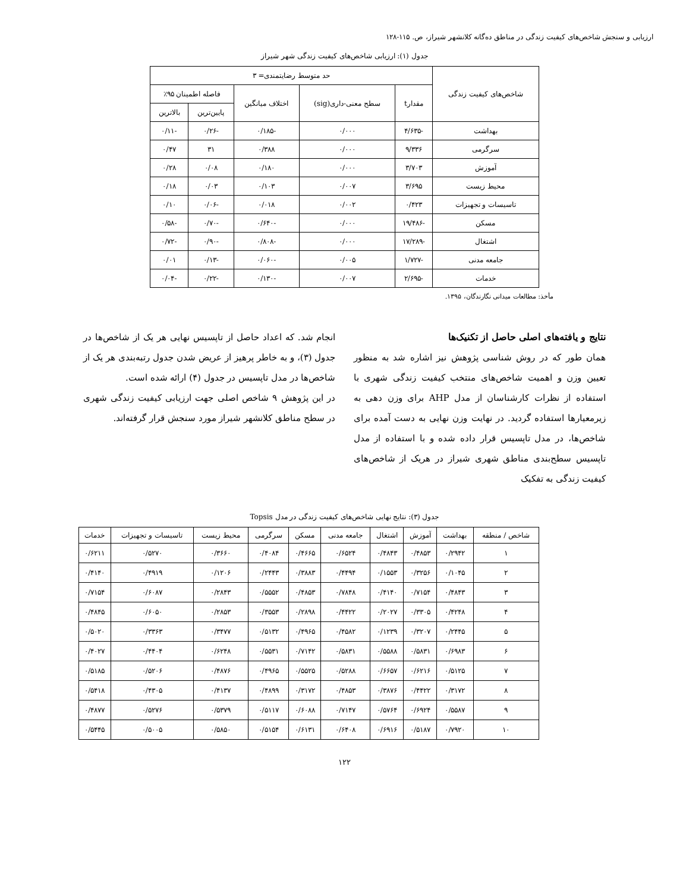ارزیابی و سنجش شاخص‌های کیفیت زندگی در مناطق ده‌گانه کلانشهر شیراز، ص. ۱۱۵-۱۲۸
جدول (۱): ارزیابی شاخص‌های کیفیت زندگی شهر شیراز
| شاخص‌های کیفیت زندگی | حد متوسط رضایتمندی= ۳ | | | | |
| --- | --- | --- | --- | --- | --- |
| | مقدارt | سطح معنی-داری(sig) | اختلاف میانگین | فاصله اطمینان ۹۵٪ | |
| | | | | پایین‌ترین | بالاترین |
| بهداشت | -۴/۶۳۵ | ۰/۰۰۰ | -۰/۱۸۵ | -۰/۲۶ | -۰/۱۱ |
| سرگرمی | ۹/۳۳۶ | ۰/۰۰۰ | ۰/۳۸۸ | ۳۱ | ۰/۴۷ |
| آموزش | ۳/۷۰۳ | ۰/۰۰۰ | ۰/۱۸۰ | ۰/۰۸ | ۰/۲۸ |
| محیط زیست | ۳/۶۹۵ | ۰/۰۰۷ | ۰/۱۰۳ | ۰/۰۳ | ۰/۱۸ |
| تاسیسات و تجهیزات | ۰/۴۲۳ | ۰/۰۰۲ | ۰/۰۱۸ | -۰/۰۶ | ۰/۱۰ |
| مسکن | -۱۹/۴۸۶ | ۰/۰۰۰ | -۰/۶۴۰ | -۰/۷۰ | -۰/۵۸ |
| اشتغال | -۱۷/۲۸۹ | ۰/۰۰۰ | -۰/۸۰۸ | -۰/۹۰ | -۰/۷۲ |
| جامعه مدنی | -۱/۷۲۷ | ۰/۰۰۵ | -۰/۰۶۰ | -۰/۱۳ | ۰/۰۱ |
| خدمات | -۲/۶۹۵ | ۰/۰۰۷ | -۰/۱۳۰ | -۰/۲۲ | -۰/۰۴ |
مأخذ: مطالعات میدانی نگارندگان، ۱۳۹۵.
نتایج و یافته‌های اصلی حاصل از تکنیک‌ها
همان طور که در روش شناسی پژوهش نیز اشاره شد به منظور تعیین وزن و اهمیت شاخص‌های منتخب کیفیت زندگی شهری با استفاده از نظرات کارشناسان از مدل AHP برای وزن دهی به زیرمعیارها استفاده گردید. در نهایت وزن نهایی به دست آمده برای شاخص‌ها، در مدل تاپسیس قرار داده شده و با استفاده از مدل تاپسیس سطح‌بندی مناطق شهری شیراز در هریک از شاخص‌های کیفیت زندگی به تفکیک
انجام شد. که اعداد حاصل از تاپسیس نهایی هر یک از شاخص‌ها در جدول (۳)، و به خاطر پرهیز از عریض شدن جدول رتبه‌بندی هر یک از شاخص‌ها در مدل تاپسیس در جدول (۴) ارائه شده است.
در این پژوهش ۹ شاخص اصلی جهت ارزیابی کیفیت زندگی شهری در سطح مناطق کلانشهر شیراز مورد سنجش قرار گرفته‌اند.
جدول (۳): نتایج نهایی شاخص‌های کیفیت زندگی در مدل Topsis
| شاخص / منطقه | بهداشت | آموزش | اشتغال | جامعه مدنی | مسکن | سرگرمی | محیط زیست | تاسیسات و تجهیزات | خدمات |
| --- | --- | --- | --- | --- | --- | --- | --- | --- | --- |
| ۱ | ۰/۲۹۴۲ | ۰/۴۸۵۳ | ۰/۴۸۴۳ | ۰/۶۵۲۴ | ۰/۴۶۶۵ | ۰/۴۰۸۴ | ۰/۳۶۶۰ | ۰/۵۲۷۰ | ۰/۶۲۱۱ |
| ۲ | ۰/۱۰۴۵ | ۰/۳۲۵۶ | ۰/۱۵۵۳ | ۰/۴۴۹۴ | ۰/۳۸۸۳ | ۰/۲۴۴۳ | ۰/۱۲۰۶ | ۰/۴۹۱۹ | ۰/۴۱۴۰ |
| ۳ | ۰/۴۸۴۳ | ۰/۷۱۵۴ | ۰/۴۱۴۰ | ۰/۷۸۴۸ | ۰/۴۸۵۳ | ۰/۵۵۵۲ | ۰/۲۸۴۳ | ۰/۶۰۸۷ | ۰/۷۱۵۴ |
| ۴ | ۰/۴۲۴۸ | ۰/۳۳۰۵ | ۰/۲۰۲۷ | ۰/۴۴۲۲ | ۰/۲۸۹۸ | ۰/۳۵۵۳ | ۰/۲۸۵۳ | ۰/۶۰۵۰ | ۰/۴۸۴۵ |
| ۵ | ۰/۲۴۴۵ | ۰/۳۲۰۷ | ۰/۱۲۳۹ | ۰/۴۵۸۲ | ۰/۴۹۶۵ | ۰/۵۱۳۲ | ۰/۳۴۷۷ | ۰/۳۳۶۳ | ۰/۵۰۲۰ |
| ۶ | ۰/۶۹۸۳ | ۰/۵۸۳۱ | ۰/۵۵۸۸ | ۰/۵۸۳۱ | ۰/۷۱۴۲ | ۰/۵۵۳۱ | ۰/۶۲۴۸ | ۰/۴۴۰۴ | ۰/۴۰۲۷ |
| ۷ | ۰/۵۱۲۵ | ۰/۶۲۱۶ | ۰/۶۶۵۷ | ۰/۵۲۸۸ | ۰/۵۵۲۵ | ۰/۴۹۶۵ | ۰/۴۸۷۶ | ۰/۵۲۰۶ | ۰/۵۱۸۵ |
| ۸ | ۰/۳۱۷۲ | ۰/۴۴۲۲ | ۰/۳۸۷۶ | ۰/۴۸۵۳ | ۰/۳۱۷۲ | ۰/۴۸۹۹ | ۰/۴۱۳۷ | ۰/۴۳۰۵ | ۰/۵۴۱۸ |
| ۹ | ۰/۵۵۸۷ | ۰/۶۹۲۴ | ۰/۵۷۶۴ | ۰/۷۱۴۷ | ۰/۶۰۸۸ | ۰/۵۱۱۷ | ۰/۵۳۷۹ | ۰/۵۲۷۶ | ۰/۴۸۷۷ |
| ۱۰ | ۰/۷۹۲۰ | ۰/۵۱۸۷ | ۰/۶۹۱۶ | ۰/۶۴۰۸ | ۰/۶۱۳۱ | ۰/۵۱۵۴ | ۰/۵۸۵۰ | ۰/۵۰۰۵ | ۰/۵۴۴۵ |
۱۲۲